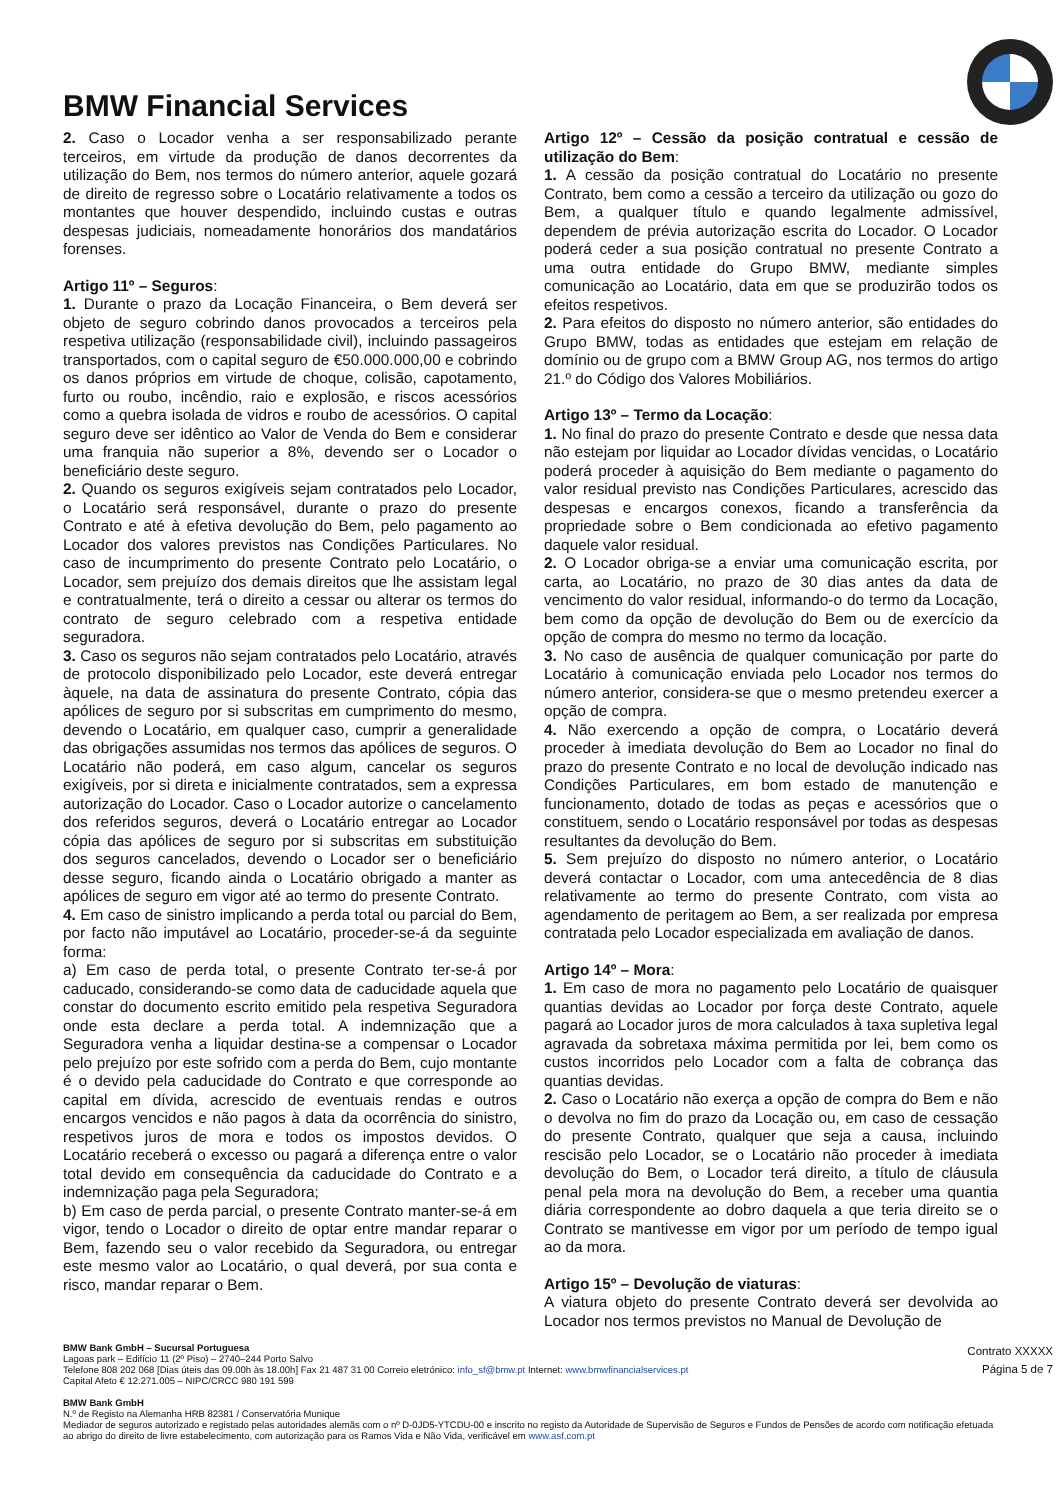BMW Financial Services
2. Caso o Locador venha a ser responsabilizado perante terceiros, em virtude da produção de danos decorrentes da utilização do Bem, nos termos do número anterior, aquele gozará de direito de regresso sobre o Locatário relativamente a todos os montantes que houver despendido, incluindo custas e outras despesas judiciais, nomeadamente honorários dos mandatários forenses.
Artigo 11º – Seguros:
1. Durante o prazo da Locação Financeira, o Bem deverá ser objeto de seguro cobrindo danos provocados a terceiros pela respetiva utilização (responsabilidade civil), incluindo passageiros transportados, com o capital seguro de €50.000.000,00 e cobrindo os danos próprios em virtude de choque, colisão, capotamento, furto ou roubo, incêndio, raio e explosão, e riscos acessórios como a quebra isolada de vidros e roubo de acessórios. O capital seguro deve ser idêntico ao Valor de Venda do Bem e considerar uma franquia não superior a 8%, devendo ser o Locador o beneficiário deste seguro.
2. Quando os seguros exigíveis sejam contratados pelo Locador, o Locatário será responsável, durante o prazo do presente Contrato e até à efetiva devolução do Bem, pelo pagamento ao Locador dos valores previstos nas Condições Particulares. No caso de incumprimento do presente Contrato pelo Locatário, o Locador, sem prejuízo dos demais direitos que lhe assistam legal e contratualmente, terá o direito a cessar ou alterar os termos do contrato de seguro celebrado com a respetiva entidade seguradora.
3. Caso os seguros não sejam contratados pelo Locatário, através de protocolo disponibilizado pelo Locador, este deverá entregar àquele, na data de assinatura do presente Contrato, cópia das apólices de seguro por si subscritas em cumprimento do mesmo, devendo o Locatário, em qualquer caso, cumprir a generalidade das obrigações assumidas nos termos das apólices de seguros. O Locatário não poderá, em caso algum, cancelar os seguros exigíveis, por si direta e inicialmente contratados, sem a expressa autorização do Locador. Caso o Locador autorize o cancelamento dos referidos seguros, deverá o Locatário entregar ao Locador cópia das apólices de seguro por si subscritas em substituição dos seguros cancelados, devendo o Locador ser o beneficiário desse seguro, ficando ainda o Locatário obrigado a manter as apólices de seguro em vigor até ao termo do presente Contrato.
4. Em caso de sinistro implicando a perda total ou parcial do Bem, por facto não imputável ao Locatário, proceder-se-á da seguinte forma:
a) Em caso de perda total, o presente Contrato ter-se-á por caducado, considerando-se como data de caducidade aquela que constar do documento escrito emitido pela respetiva Seguradora onde esta declare a perda total. A indemnização que a Seguradora venha a liquidar destina-se a compensar o Locador pelo prejuízo por este sofrido com a perda do Bem, cujo montante é o devido pela caducidade do Contrato e que corresponde ao capital em dívida, acrescido de eventuais rendas e outros encargos vencidos e não pagos à data da ocorrência do sinistro, respetivos juros de mora e todos os impostos devidos. O Locatário receberá o excesso ou pagará a diferença entre o valor total devido em consequência da caducidade do Contrato e a indemnização paga pela Seguradora;
b) Em caso de perda parcial, o presente Contrato manter-se-á em vigor, tendo o Locador o direito de optar entre mandar reparar o Bem, fazendo seu o valor recebido da Seguradora, ou entregar este mesmo valor ao Locatário, o qual deverá, por sua conta e risco, mandar reparar o Bem.
Artigo 12º – Cessão da posição contratual e cessão de utilização do Bem:
1. A cessão da posição contratual do Locatário no presente Contrato, bem como a cessão a terceiro da utilização ou gozo do Bem, a qualquer título e quando legalmente admissível, dependem de prévia autorização escrita do Locador. O Locador poderá ceder a sua posição contratual no presente Contrato a uma outra entidade do Grupo BMW, mediante simples comunicação ao Locatário, data em que se produzirão todos os efeitos respetivos.
2. Para efeitos do disposto no número anterior, são entidades do Grupo BMW, todas as entidades que estejam em relação de domínio ou de grupo com a BMW Group AG, nos termos do artigo 21.º do Código dos Valores Mobiliários.
Artigo 13º – Termo da Locação:
1. No final do prazo do presente Contrato e desde que nessa data não estejam por liquidar ao Locador dívidas vencidas, o Locatário poderá proceder à aquisição do Bem mediante o pagamento do valor residual previsto nas Condições Particulares, acrescido das despesas e encargos conexos, ficando a transferência da propriedade sobre o Bem condicionada ao efetivo pagamento daquele valor residual.
2. O Locador obriga-se a enviar uma comunicação escrita, por carta, ao Locatário, no prazo de 30 dias antes da data de vencimento do valor residual, informando-o do termo da Locação, bem como da opção de devolução do Bem ou de exercício da opção de compra do mesmo no termo da locação.
3. No caso de ausência de qualquer comunicação por parte do Locatário à comunicação enviada pelo Locador nos termos do número anterior, considera-se que o mesmo pretendeu exercer a opção de compra.
4. Não exercendo a opção de compra, o Locatário deverá proceder à imediata devolução do Bem ao Locador no final do prazo do presente Contrato e no local de devolução indicado nas Condições Particulares, em bom estado de manutenção e funcionamento, dotado de todas as peças e acessórios que o constituem, sendo o Locatário responsável por todas as despesas resultantes da devolução do Bem.
5. Sem prejuízo do disposto no número anterior, o Locatário deverá contactar o Locador, com uma antecedência de 8 dias relativamente ao termo do presente Contrato, com vista ao agendamento de peritagem ao Bem, a ser realizada por empresa contratada pelo Locador especializada em avaliação de danos.
Artigo 14º – Mora:
1. Em caso de mora no pagamento pelo Locatário de quaisquer quantias devidas ao Locador por força deste Contrato, aquele pagará ao Locador juros de mora calculados à taxa supletiva legal agravada da sobretaxa máxima permitida por lei, bem como os custos incorridos pelo Locador com a falta de cobrança das quantias devidas.
2. Caso o Locatário não exerça a opção de compra do Bem e não o devolva no fim do prazo da Locação ou, em caso de cessação do presente Contrato, qualquer que seja a causa, incluindo rescisão pelo Locador, se o Locatário não proceder à imediata devolução do Bem, o Locador terá direito, a título de cláusula penal pela mora na devolução do Bem, a receber uma quantia diária correspondente ao dobro daquela a que teria direito se o Contrato se mantivesse em vigor por um período de tempo igual ao da mora.
Artigo 15º – Devolução de viaturas:
A viatura objeto do presente Contrato deverá ser devolvida ao Locador nos termos previstos no Manual de Devolução de
BMW Bank GmbH – Sucursal Portuguesa
Lagoas park – Edifício 11 (2º Piso) – 2740–244 Porto Salvo
Telefone 808 202 068 [Dias úteis das 09.00h às 18.00h] Fax 21 487 31 00 Correio eletrónico: info_sf@bmw.pt Internet: www.bmwfinancialservices.pt
Capital Afeto € 12.271.005 – NIPC/CRCC 980 191 599
Contrato XXXXX
Página 5 de 7
BMW Bank GmbH
N.º de Registo na Alemanha HRB 82381 / Conservatória Munique
Mediador de seguros autorizado e registado pelas autoridades alemãs com o nº D-0JD5-YTCDU-00 e inscrito no registo da Autoridade de Supervisão de Seguros e Fundos de Pensões de acordo com notificação efetuada ao abrigo do direito de livre estabelecimento, com autorização para os Ramos Vida e Não Vida, verificável em www.asf.com.pt